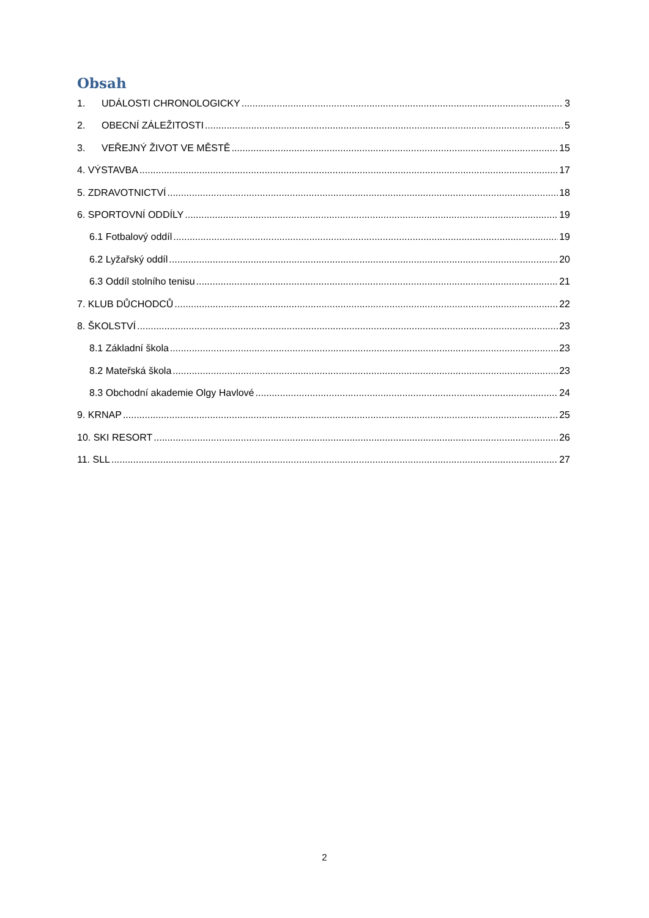Obsah
1. UDÁLOSTI CHRONOLOGICKY 3
2. OBECNÍ ZÁLEŽITOSTI 5
3. VEŘEJNÝ ŽIVOT VE MĚSTĚ 15
4. VÝSTAVBA 17
5. ZDRAVOTNICTVÍ 18
6. SPORTOVNÍ ODDÍLY 19
6.1 Fotbalový oddíl 19
6.2 Lyžařský oddíl 20
6.3 Oddíl stolního tenisu 21
7. KLUB DŮCHODCŮ 22
8. ŠKOLSTVÍ 23
8.1 Základní škola 23
8.2 Mateřská škola 23
8.3 Obchodní akademie Olgy Havlové 24
9. KRNAP 25
10. SKI RESORT 26
11. SLL 27
2